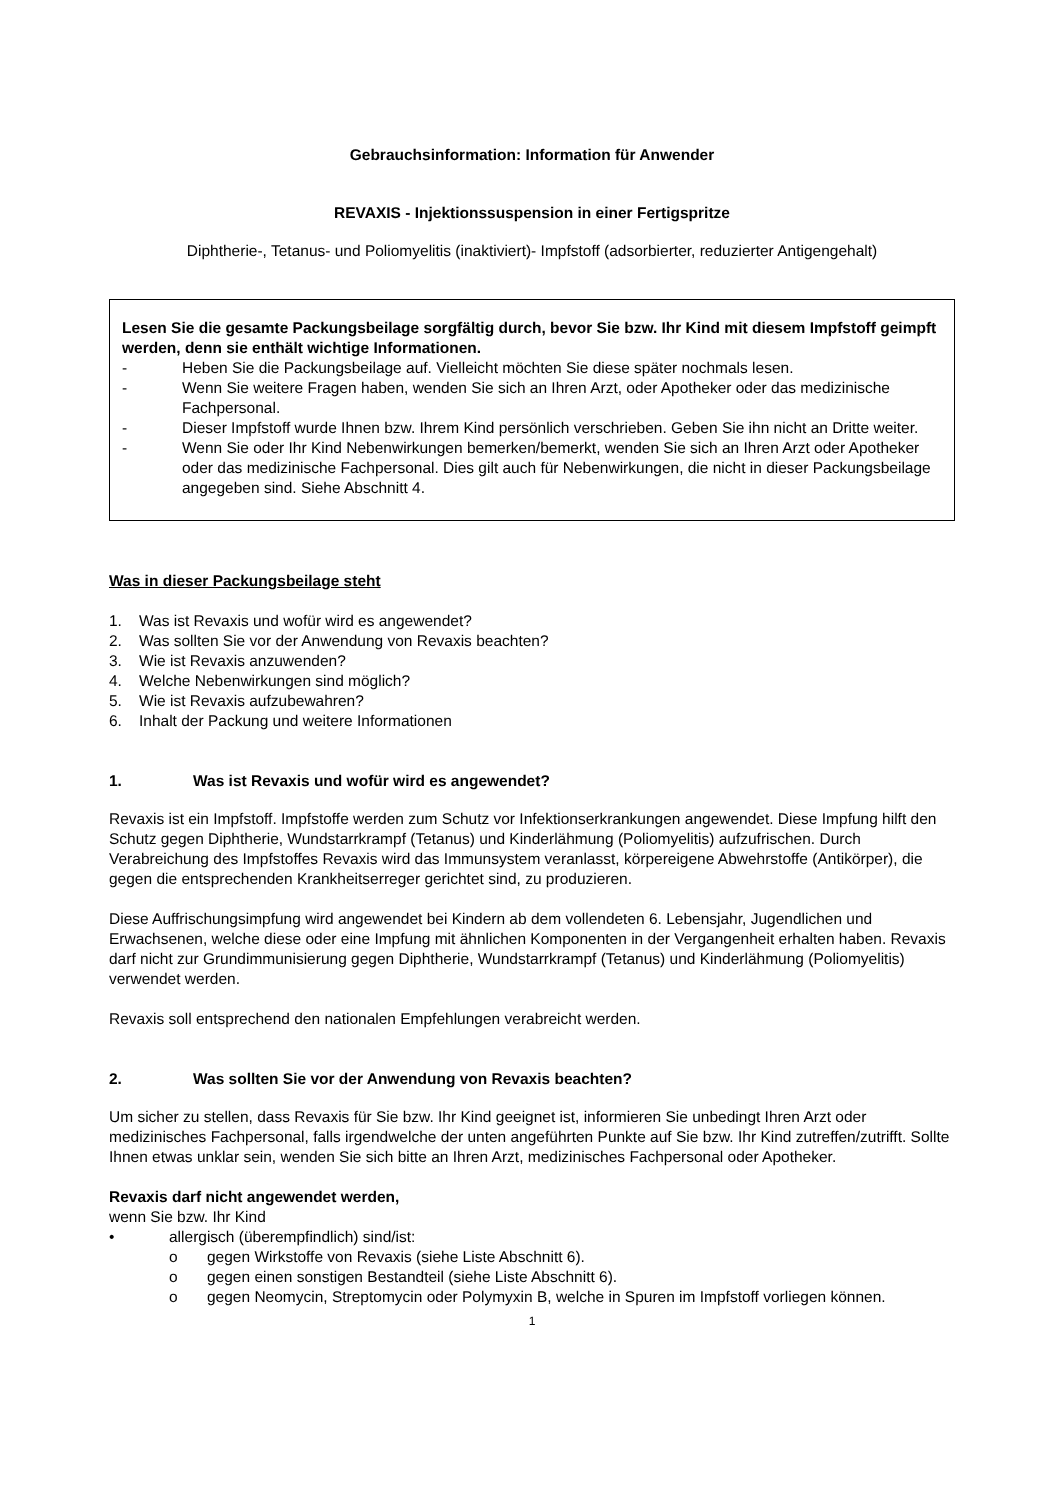Gebrauchsinformation: Information für Anwender
REVAXIS - Injektionssuspension in einer Fertigspritze
Diphtherie-, Tetanus- und Poliomyelitis (inaktiviert)- Impfstoff (adsorbierter, reduzierter Antigengehalt)
Lesen Sie die gesamte Packungsbeilage sorgfältig durch, bevor Sie bzw. Ihr Kind mit diesem Impfstoff geimpft werden, denn sie enthält wichtige Informationen.
- Heben Sie die Packungsbeilage auf. Vielleicht möchten Sie diese später nochmals lesen.
- Wenn Sie weitere Fragen haben, wenden Sie sich an Ihren Arzt, oder Apotheker oder das medizinische Fachpersonal.
- Dieser Impfstoff wurde Ihnen bzw. Ihrem Kind persönlich verschrieben. Geben Sie ihn nicht an Dritte weiter.
- Wenn Sie oder Ihr Kind Nebenwirkungen bemerken/bemerkt, wenden Sie sich an Ihren Arzt oder Apotheker oder das medizinische Fachpersonal. Dies gilt auch für Nebenwirkungen, die nicht in dieser Packungsbeilage angegeben sind. Siehe Abschnitt 4.
Was in dieser Packungsbeilage steht
1. Was ist Revaxis und wofür wird es angewendet?
2. Was sollten Sie vor der Anwendung von Revaxis beachten?
3. Wie ist Revaxis anzuwenden?
4. Welche Nebenwirkungen sind möglich?
5. Wie ist Revaxis aufzubewahren?
6. Inhalt der Packung und weitere Informationen
1. Was ist Revaxis und wofür wird es angewendet?
Revaxis ist ein Impfstoff. Impfstoffe werden zum Schutz vor Infektionserkrankungen angewendet. Diese Impfung hilft den Schutz gegen Diphtherie, Wundstarrkrampf (Tetanus) und Kinderlähmung (Poliomyelitis) aufzufrischen. Durch Verabreichung des Impfstoffes Revaxis wird das Immunsystem veranlasst, körpereigene Abwehrstoffe (Antikörper), die gegen die entsprechenden Krankheitserreger gerichtet sind, zu produzieren.
Diese Auffrischungsimpfung wird angewendet bei Kindern ab dem vollendeten 6. Lebensjahr, Jugendlichen und Erwachsenen, welche diese oder eine Impfung mit ähnlichen Komponenten in der Vergangenheit erhalten haben. Revaxis darf nicht zur Grundimmunisierung gegen Diphtherie, Wundstarrkrampf (Tetanus) und Kinderlähmung (Poliomyelitis) verwendet werden.
Revaxis soll entsprechend den nationalen Empfehlungen verabreicht werden.
2. Was sollten Sie vor der Anwendung von Revaxis beachten?
Um sicher zu stellen, dass Revaxis für Sie bzw. Ihr Kind geeignet ist, informieren Sie unbedingt Ihren Arzt oder medizinisches Fachpersonal, falls irgendwelche der unten angeführten Punkte auf Sie bzw. Ihr Kind zutreffen/zutrifft. Sollte Ihnen etwas unklar sein, wenden Sie sich bitte an Ihren Arzt, medizinisches Fachpersonal oder Apotheker.
Revaxis darf nicht angewendet werden,
wenn Sie bzw. Ihr Kind
• allergisch (überempfindlich) sind/ist:
o gegen Wirkstoffe von Revaxis (siehe Liste Abschnitt 6).
o gegen einen sonstigen Bestandteil (siehe Liste Abschnitt 6).
o gegen Neomycin, Streptomycin oder Polymyxin B, welche in Spuren im Impfstoff vorliegen können.
1